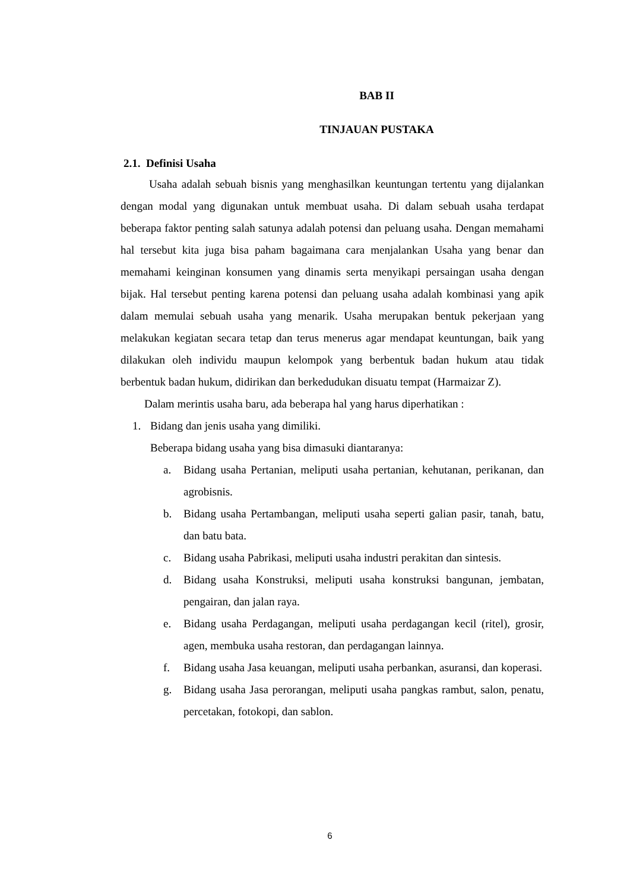BAB II
TINJAUAN PUSTAKA
2.1. Definisi Usaha
Usaha adalah sebuah bisnis yang menghasilkan keuntungan tertentu yang dijalankan dengan modal yang digunakan untuk membuat usaha. Di dalam sebuah usaha terdapat beberapa faktor penting salah satunya adalah potensi dan peluang usaha. Dengan memahami hal tersebut kita juga bisa paham bagaimana cara menjalankan Usaha yang benar dan memahami keinginan konsumen yang dinamis serta menyikapi persaingan usaha dengan bijak. Hal tersebut penting karena potensi dan peluang usaha adalah kombinasi yang apik dalam memulai sebuah usaha yang menarik. Usaha merupakan bentuk pekerjaan yang melakukan kegiatan secara tetap dan terus menerus agar mendapat keuntungan, baik yang dilakukan oleh individu maupun kelompok yang berbentuk badan hukum atau tidak berbentuk badan hukum, didirikan dan berkedudukan disuatu tempat (Harmaizar Z).
Dalam merintis usaha baru, ada beberapa hal yang harus diperhatikan :
1. Bidang dan jenis usaha yang dimiliki.
Beberapa bidang usaha yang bisa dimasuki diantaranya:
a. Bidang usaha Pertanian, meliputi usaha pertanian, kehutanan, perikanan, dan agrobisnis.
b. Bidang usaha Pertambangan, meliputi usaha seperti galian pasir, tanah, batu, dan batu bata.
c. Bidang usaha Pabrikasi, meliputi usaha industri perakitan dan sintesis.
d. Bidang usaha Konstruksi, meliputi usaha konstruksi bangunan, jembatan, pengairan, dan jalan raya.
e. Bidang usaha Perdagangan, meliputi usaha perdagangan kecil (ritel), grosir, agen, membuka usaha restoran, dan perdagangan lainnya.
f. Bidang usaha Jasa keuangan, meliputi usaha perbankan, asuransi, dan koperasi.
g. Bidang usaha Jasa perorangan, meliputi usaha pangkas rambut, salon, penatu, percetakan, fotokopi, dan sablon.
6